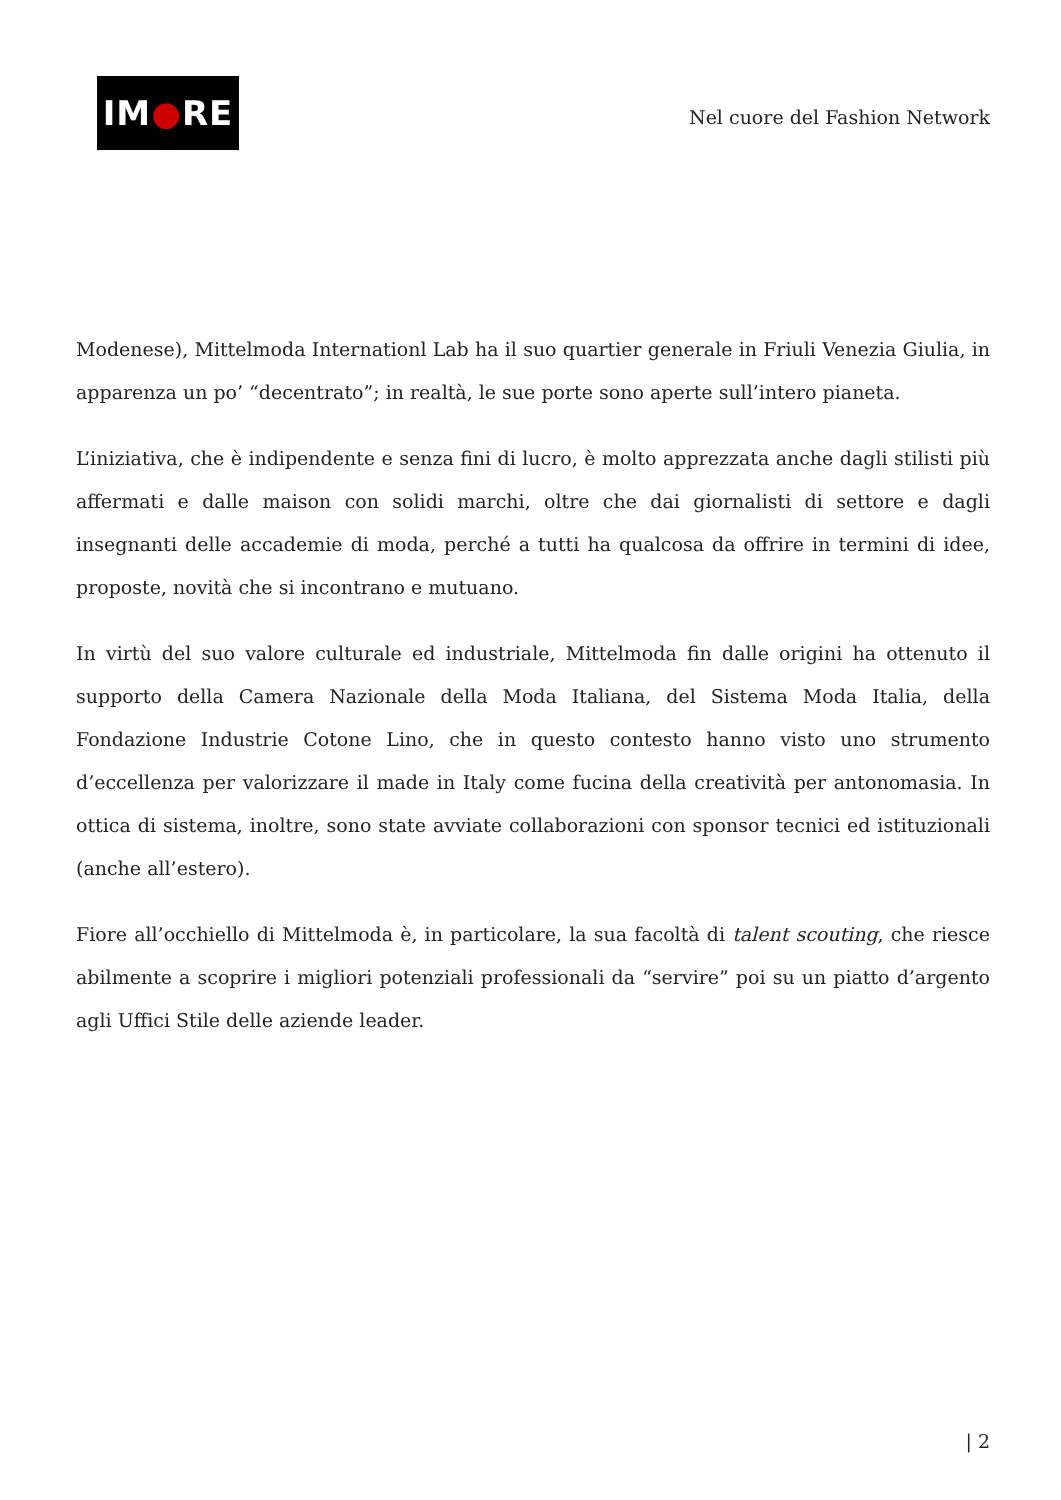IM ● RE
Nel cuore del Fashion Network
Modenese), Mittelmoda Internationl Lab ha il suo quartier generale in Friuli Venezia Giulia, in apparenza un po’ “decentrato”; in realtà, le sue porte sono aperte sull’intero pianeta.
L’iniziativa, che è indipendente e senza fini di lucro, è molto apprezzata anche dagli stilisti più affermati e dalle maison con solidi marchi, oltre che dai giornalisti di settore e dagli insegnanti delle accademie di moda, perché a tutti ha qualcosa da offrire in termini di idee, proposte, novità che si incontrano e mutuano.
In virtù del suo valore culturale ed industriale, Mittelmoda fin dalle origini ha ottenuto il supporto della Camera Nazionale della Moda Italiana, del Sistema Moda Italia, della Fondazione Industrie Cotone Lino, che in questo contesto hanno visto uno strumento d’eccellenza per valorizzare il made in Italy come fucina della creatività per antonomasia. In ottica di sistema, inoltre, sono state avviate collaborazioni con sponsor tecnici ed istituzionali (anche all’estero).
Fiore all’occhiello di Mittelmoda è, in particolare, la sua facoltà di talent scouting, che riesce abilmente a scoprire i migliori potenziali professionali da “servire” poi su un piatto d’argento agli Uffici Stile delle aziende leader.
| 2